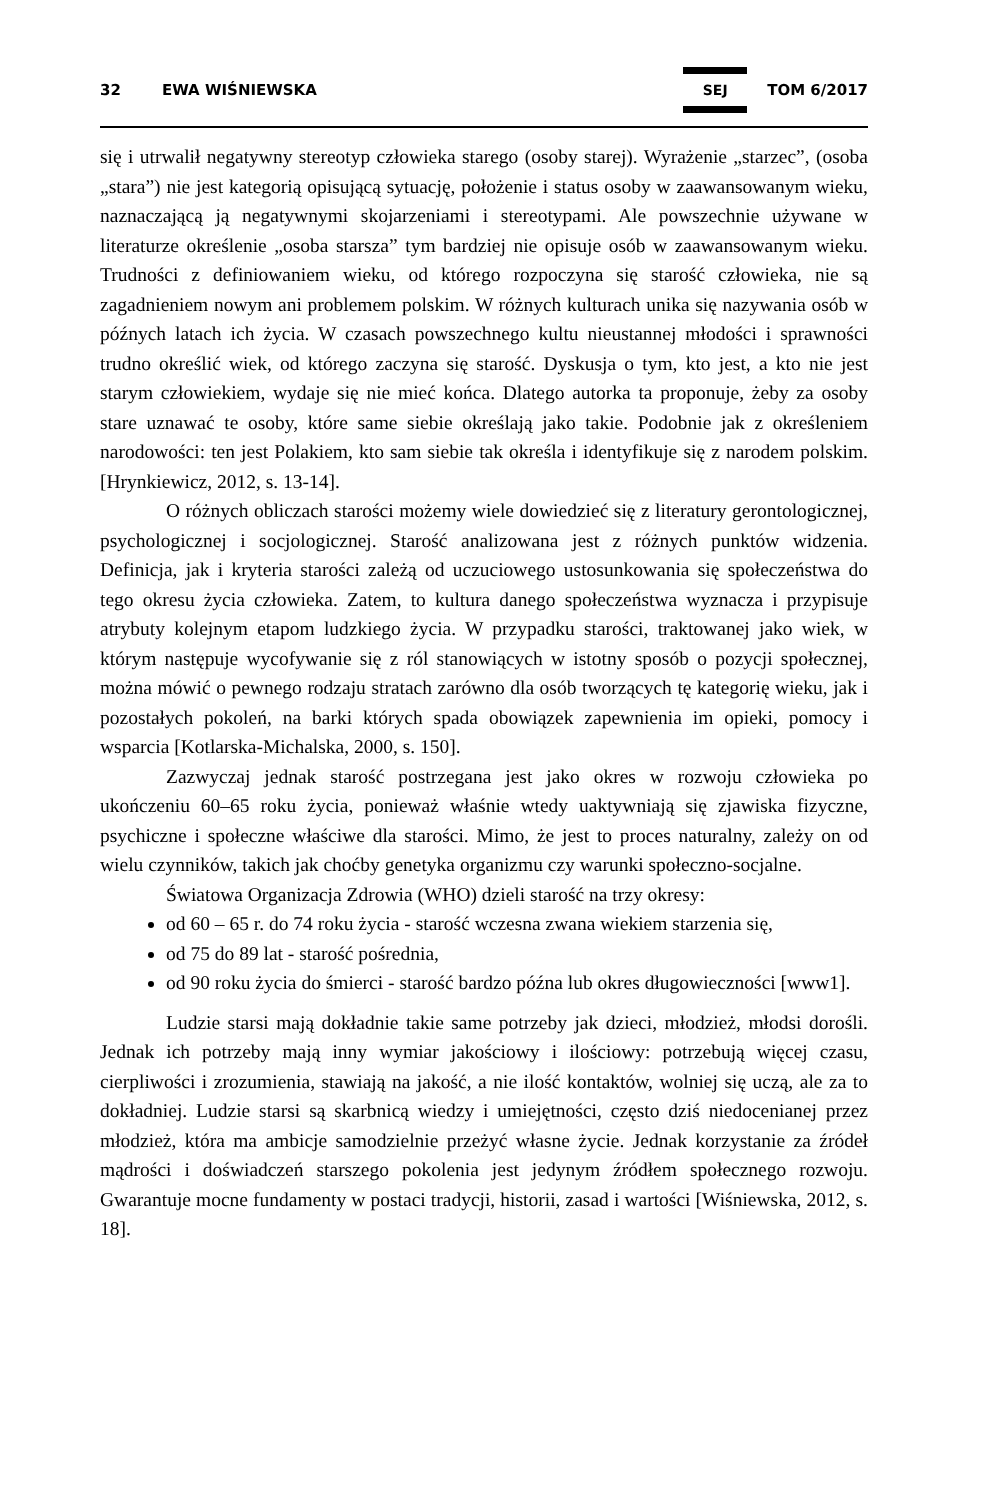32 EWA WIŚNIEWSKA SEJ TOM 6/2017
się i utrwalił negatywny stereotyp człowieka starego (osoby starej). Wyrażenie „starzec”, (osoba „stara”) nie jest kategorią opisującą sytuację, położenie i status osoby w zaawansowanym wieku, naznaczającą ją negatywnymi skojarzeniami i stereotypami. Ale powszechnie używane w literaturze określenie „osoba starsza” tym bardziej nie opisuje osób w zaawansowanym wieku. Trudności z definiowaniem wieku, od którego rozpoczyna się starość człowieka, nie są zagadnieniem nowym ani problemem polskim. W różnych kulturach unika się nazywania osób w późnych latach ich życia. W czasach powszechnego kultu nieustannej młodości i sprawności trudno określić wiek, od którego zaczyna się starość. Dyskusja o tym, kto jest, a kto nie jest starym człowiekiem, wydaje się nie mieć końca. Dlatego autorka ta proponuje, żeby za osoby stare uznawać te osoby, które same siebie określają jako takie. Podobnie jak z określeniem narodowości: ten jest Polakiem, kto sam siebie tak określa i identyfikuje się z narodem polskim. [Hrynkiewicz, 2012, s. 13-14].
O różnych obliczach starości możemy wiele dowiedzieć się z literatury gerontologicznej, psychologicznej i socjologicznej. Starość analizowana jest z różnych punktów widzenia. Definicja, jak i kryteria starości zależą od uczuciowego ustosunkowania się społeczeństwa do tego okresu życia człowieka. Zatem, to kultura danego społeczeństwa wyznacza i przypisuje atrybuty kolejnym etapom ludzkiego życia. W przypadku starości, traktowanej jako wiek, w którym następuje wycofywanie się z ról stanowiących w istotny sposób o pozycji społecznej, można mówić o pewnego rodzaju stratach zarówno dla osób tworzących tę kategorię wieku, jak i pozostałych pokoleń, na barki których spada obowiązek zapewnienia im opieki, pomocy i wsparcia [Kotlarska-Michalska, 2000, s. 150].
Zazwyczaj jednak starość postrzegana jest jako okres w rozwoju człowieka po ukończeniu 60–65 roku życia, ponieważ właśnie wtedy uaktywniają się zjawiska fizyczne, psychiczne i społeczne właściwe dla starości. Mimo, że jest to proces naturalny, zależy on od wielu czynników, takich jak choćby genetyka organizmu czy warunki społeczno-socjalne.
Światowa Organizacja Zdrowia (WHO) dzieli starość na trzy okresy:
od 60 – 65 r. do 74 roku życia - starość wczesna zwana wiekiem starzenia się,
od 75 do 89 lat - starość pośrednia,
od 90 roku życia do śmierci - starość bardzo późna lub okres długowieczności [www1].
Ludzie starsi mają dokładnie takie same potrzeby jak dzieci, młodzież, młodsi dorośli. Jednak ich potrzeby mają inny wymiar jakościowy i ilościowy: potrzebują więcej czasu, cierpliwości i zrozumienia, stawiają na jakość, a nie ilość kontaktów, wolniej się uczą, ale za to dokładniej. Ludzie starsi są skarbnicą wiedzy i umiejętności, często dziś niedocenianej przez młodzież, która ma ambicje samodzielnie przeżyć własne życie. Jednak korzystanie za źródeł mądrości i doświadczeń starszego pokolenia jest jedynym źródłem społecznego rozwoju. Gwarantuje mocne fundamenty w postaci tradycji, historii, zasad i wartości [Wiśniewska, 2012, s. 18].